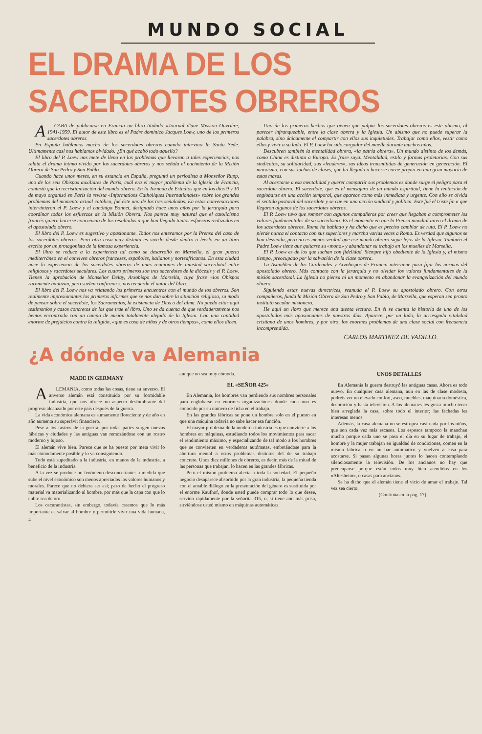MUNDO SOCIAL
EL DRAMA DE LOS SACERDOTES OBREROS
ACABA de publicarse en Francia un libro titulado «Journal d'une Mission Ouvrière, 1941-1959. El autor de este libro es el Padre dominico Jacques Loew, uno de los primeros sacerdotes obreros.
En España hablamos mucho de los sacerdotes obreros cuando intervino la Santa Sede. Ultimamente casi nos habíamos olvidado. ¿En qué acabó todo aquello?
El libro del P. Loew nos mete de lleno en los problemas que llevaron a tales experiencias, nos relata el drama íntimo vivido por los sacerdotes obreros y nos señala el nacimiento de la Misión Obrera de San Pedro y San Pablo.
Cuando hace unos meses, en su estancia en España, preguntó un periodista a Monseñor Rupp, uno de los seis Obispos auxiliares de París, cuál era el mayor problema de la Iglesia de Francia, contestó que la recristianización del mundo obrero. En la Jornada de Estudios que en los días 9 y 10 de mayo organizó en París la revista «Informations Catholiques Internationales» sobre los grandes problemas del momento actual católico, fué éste uno de los tres señalados. En estas conversaciones intervinieron el P. Loew y el canónigo Bonnet, designado hace unos años por la jerarquía para coordinar todos los esfuerzos de la Misión Obrera. Nos parece muy natural que el catolicismo francés quiera hacerse conciencia de los resultados a que han llegado tantos esfuerzos realizados en el apostolado obrero.
El libro del P. Loew es sugestivo y apasionante. Todos nos enteramos por la Prensa del caso de los sacerdotes obreros. Pero otra cosa muy distinta es vivirlo desde dentro o leerlo en un libro escrito por un protagonista de la famosa experiencia.
El libro se reduce a la experiencia tal como se desarrolló en Marsella, el gran puerto mediterráneo en el conviven obreros franceses, españoles, italianos y norteafricanos. En esta ciudad nace la experiencia de los sacerdotes obreros de unas reuniones de amistad sacerdotal entre religiosos y sacerdotes seculares. Los cuatro primeros son tres sacerdotes de la diócesis y el P. Loew. Tienen la aprobación de Monseñor Delay, Arzobispo de Marsella, cuya frase «los Obispos raramente bautizan, pero suelen confirmar», nos recuerda el autor del libro.
El libro del P. Loew nos va relatando los primeros encuentros con el mundo de los obreros. Son realmente impresionantes los primeros informes que se nos dan sobre la situación religiosa, su modo de pensar sobre el sacerdote, los Sacramentos, la existencia de Dios o del alma. No puedo citar aquí testimonios y casos concretos de los que trae el libro. Uno se da cuenta de que verdaderamente nos hemos encontrado con un campo de misión totalmente alejado de la Iglesia. Con una cantidad enorme de prejuicios contra la religión, «que es cosa de niños y de otros tiempos», como ellos dicen.
Uno de los primeros hechos que tienen que palpar los sacerdotes obreros es este abismo, al parecer infranqueable, entre la clase obrera y la Iglesia. Un abismo que no puede superar la palabra, sino únicamente el compartir con ellos sus inquietudes. Trabajar como ellos, vestir como ellos y vivir a su lado. El P. Loew ha sido cargador del muelle durante muchos años.
Descubren también la mentalidad obrera, «la patria obrera». Un mundo distinto de los demás, como China es distinta a Europa. Es frase suya. Mentalidad, estilo y formas proletarias. Con sus sindicatos, su solidaridad, sus «leaderes», sus ideas transmitidas de generación en generación. El marxismo, con sus luchas de clases, que ha llegado a hacerse carne propia en una gran mayoría de estas masas.
Al acercarse a esa mentalidad y querer compartir sus problemas es donde surge el peligro para el sacerdote obrero. El sacerdote, que es el mensajero de un mundo espiritual, tiene la tentación de englobarse en una acción temporal, que aparece como más inmediata y urgente. Con ello se olvida el sentido pastoral del sacerdote y se cae en una acción sindical y política. Este fué el triste fin a que llegaron algunos de los sacerdotes obreros.
El P. Loew tuvo que romper con algunos compañeros por creer que llegaban a comprometer los valores fundamentales de su sacerdocio. Es el momento en que la Prensa mundial airea el drama de los sacerdotes obreros. Roma ha hablado y ha dicho que es preciso cambiar de ruta. El P. Loew no pierde nunca el contacto con sus superiores y marcha varias veces a Roma. Es verdad que algunos se han desviado, pero no es menos verdad que ese mundo obrero sigue lejos de la Iglesia. También el Padre Loew tiene que quitarse su «mono» y abandonar su trabajo en los muelles de Marsella.
El P. Loew es de los que luchan con fidelidad. Siempre hijo obediente de la Iglesia y, al mismo tiempo, preocupado por la salvación de la clase obrera.
La Asamblea de los Cardenales y Arzobispos de Francia interviene para fijar las normas del apostolado obrero. Más contacto con la jerarquía y no olvidar los valores fundamentales de la misión sacerdotal. La Iglesia no piensa ni un momento en abandonar la evangelización del mundo obrero.
Siguiendo estas nuevas directrices, reanuda el P. Loew su apostolado obrero. Con otros compañeros, funda la Misión Obrera de San Pedro y San Pablo, de Marsella, que esperan sea pronto instituto secular misionero.
He aquí un libro que merece una atenta lectura. En él se cuenta la historia de uno de los apostolados más apasionantes de nuestros días. Aparece, por un lado, la arriesgada vitalidad cristiana de unos hombres, y por otro, los enormes problemas de una clase social con frecuencia incomprendida.
CARLOS MARTINEZ DE VADILLO.
¿A dónde va Alemania
MADE IN GERMANY
ALEMANIA, como todas las cosas, tiene su anverso. El anverso alemán está constituido por su formidable industria, que nos ofrece un aspecto deslumbrante del progreso alcanzado por este país después de la guerra.
La vida económica alemana es sumamente floreciente y de año en año aumenta su superávit financiero.
Pese a los rastros de la guerra, por todas partes surgen nuevas fábricas y ciudades y las antiguas van remozándose con un rostro moderno y lujoso.
El alemán vive bien. Parece que se ha puesto por meta vivir lo más cómodamente posible y lo va consiguiendo.
Todo está supeditado a la industria, en manos de la industria, a beneficio de la industria.
A la vez se produce un fenómeno desconcertante: a medida que sube el nivel económico son menos apreciados los valores humanos y morales. Parece que no debiera ser así; pero de hecho el progreso material va materializando al hombre, por más que la capa con que lo cubre sea de oro.
Los oscurantistas, sin embargo, todavía creemos que lo más importante es salvar al hombre y permitirle vivir una vida humana, aunque no sea muy cómoda.
EL «SEÑOR 425»
En Alemania, los hombres van perdiendo sus nombres personales para englobarse en enormes organizaciones donde cada uno es conocido por su número de ficha en el trabajo.
En las grandes fábricas se pone un hombre solo en el puesto en que una máquina todavía no sabe hacer esa función.
El mayor problema de la moderna industria es que convierte a los hombres en máquinas, estudiando todos los movimientos para sacar el rendimiento máximo, y especializando de tal modo a los hombres que se convierten en verdaderos autómatas, embotándose para la abertura mental a otros problemas distintos del de su trabajo concreto. Unos diez millones de obreros, es decir, más de la mitad de las personas que trabajan, lo hacen en las grandes fábricas.
Pero el mismo problema afecta a toda la sociedad. El pequeño negocio desaparece absorbido por la gran industria, la pequeña tienda con el amable diálogo en la presentación del género es sustituida por el enorme Kaufhof, donde usted puede comprar todo lo que desee, servido rápidamente por la señorita 315, o, si tiene aún más prisa, sirviéndose usted mismo en máquinas automáticas.
UNOS DETALLES
En Alemania la guerra destruyó las antiguas casas. Ahora es todo nuevo. En cualquier casa alemana, aun en las de clase modesta, podréis ver un elevado confort, aseo, muebles, maquinaria doméstica, decoración y hasta televisión. A los alemanes les gusta mucho tener bien arreglada la casa, sobre todo el interior; las fachadas les interesan menos.
Además, la casa alemana no se estropea casi nada por los niños, que son cada vez más escasos. Los esposos tampoco la manchan mucho porque cada uno se pasa el día en su lugar de trabajo, el hombre y la mujer trabajan en igualdad de condiciones, comen en la misma fábrica o en un bar automático y vuelven a casa para acostarse. Si pasan algunas horas juntos lo hacen contemplando silenciosamente la televisión. De los ancianos no hay que preocuparse porque están todos muy bien atendidos en los «Altesheim», o casas para ancianos.
Se ha dicho que el alemán tiene el vicio de amar el trabajo. Tal vez sea cierto.
(Continúa en la pág. 17)
4